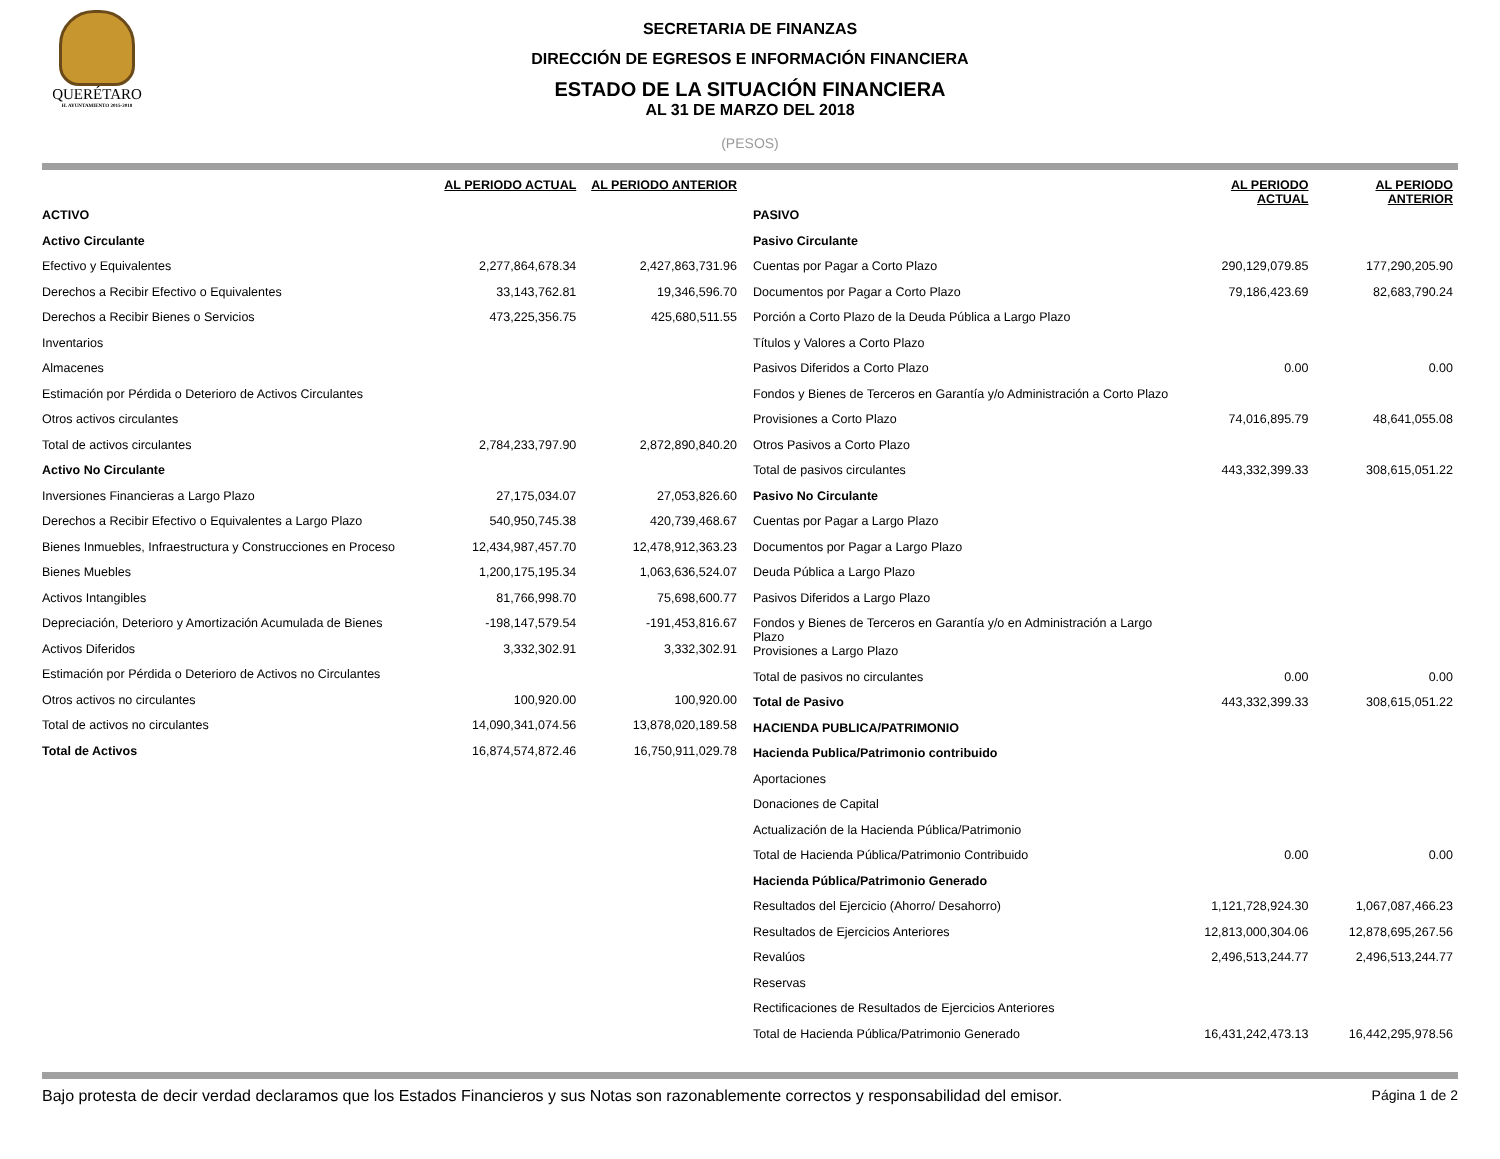QUERÉTARO
H. AYUNTAMIENTO 2015-2018
SECRETARIA DE FINANZAS
DIRECCIÓN DE EGRESOS E INFORMACIÓN FINANCIERA
ESTADO DE LA SITUACIÓN FINANCIERA
AL 31 DE MARZO DEL 2018
(PESOS)
| | AL PERIODO ACTUAL | AL PERIODO ANTERIOR |
| --- | --- | --- |
| ACTIVO | | |
| Activo Circulante | | |
| Efectivo y Equivalentes | 2,277,864,678.34 | 2,427,863,731.96 |
| Derechos a Recibir Efectivo o Equivalentes | 33,143,762.81 | 19,346,596.70 |
| Derechos a Recibir Bienes o Servicios | 473,225,356.75 | 425,680,511.55 |
| Inventarios | | |
| Almacenes | | |
| Estimación por Pérdida o Deterioro de Activos Circulantes | | |
| Otros activos circulantes | | |
| Total de activos circulantes | 2,784,233,797.90 | 2,872,890,840.20 |
| Activo No Circulante | | |
| Inversiones Financieras a Largo Plazo | 27,175,034.07 | 27,053,826.60 |
| Derechos a Recibir Efectivo o Equivalentes a Largo Plazo | 540,950,745.38 | 420,739,468.67 |
| Bienes Inmuebles, Infraestructura y Construcciones en Proceso | 12,434,987,457.70 | 12,478,912,363.23 |
| Bienes Muebles | 1,200,175,195.34 | 1,063,636,524.07 |
| Activos Intangibles | 81,766,998.70 | 75,698,600.77 |
| Depreciación, Deterioro y Amortización Acumulada de Bienes | -198,147,579.54 | -191,453,816.67 |
| Activos Diferidos | 3,332,302.91 | 3,332,302.91 |
| Estimación por Pérdida o Deterioro de Activos no Circulantes | | |
| Otros activos no circulantes | 100,920.00 | 100,920.00 |
| Total de activos no circulantes | 14,090,341,074.56 | 13,878,020,189.58 |
| Total de Activos | 16,874,574,872.46 | 16,750,911,029.78 |
| | AL PERIODO ACTUAL | AL PERIODO ANTERIOR |
| --- | --- | --- |
| PASIVO | | |
| Pasivo Circulante | | |
| Cuentas por Pagar a Corto Plazo | 290,129,079.85 | 177,290,205.90 |
| Documentos por Pagar a Corto Plazo | 79,186,423.69 | 82,683,790.24 |
| Porción a Corto Plazo de la Deuda Pública a Largo Plazo | | |
| Títulos y Valores a Corto Plazo | | |
| Pasivos Diferidos a Corto Plazo | 0.00 | 0.00 |
| Fondos y Bienes de Terceros en Garantía y/o Administración a Corto Plazo | | |
| Provisiones a Corto Plazo | 74,016,895.79 | 48,641,055.08 |
| Otros Pasivos a Corto Plazo | | |
| Total de pasivos circulantes | 443,332,399.33 | 308,615,051.22 |
| Pasivo No Circulante | | |
| Cuentas por Pagar a Largo Plazo | | |
| Documentos por Pagar a Largo Plazo | | |
| Deuda Pública a Largo Plazo | | |
| Pasivos Diferidos a Largo Plazo | | |
| Fondos y Bienes de Terceros en Garantía y/o en Administración a Largo Plazo | | |
| Provisiones a Largo Plazo | | |
| Total de pasivos no circulantes | 0.00 | 0.00 |
| Total de Pasivo | 443,332,399.33 | 308,615,051.22 |
| HACIENDA PUBLICA/PATRIMONIO | | |
| Hacienda Publica/Patrimonio contribuido | | |
| Aportaciones | | |
| Donaciones de Capital | | |
| Actualización de la Hacienda Pública/Patrimonio | | |
| Total de Hacienda Pública/Patrimonio Contribuido | 0.00 | 0.00 |
| Hacienda Pública/Patrimonio Generado | | |
| Resultados del Ejercicio (Ahorro/ Desahorro) | 1,121,728,924.30 | 1,067,087,466.23 |
| Resultados de Ejercicios Anteriores | 12,813,000,304.06 | 12,878,695,267.56 |
| Revalúos | 2,496,513,244.77 | 2,496,513,244.77 |
| Reservas | | |
| Rectificaciones de Resultados de Ejercicios Anteriores | | |
| Total de Hacienda Pública/Patrimonio Generado | 16,431,242,473.13 | 16,442,295,978.56 |
Bajo protesta de decir verdad declaramos que los Estados Financieros y sus Notas son razonablemente correctos y responsabilidad del emisor. Página 1 de 2